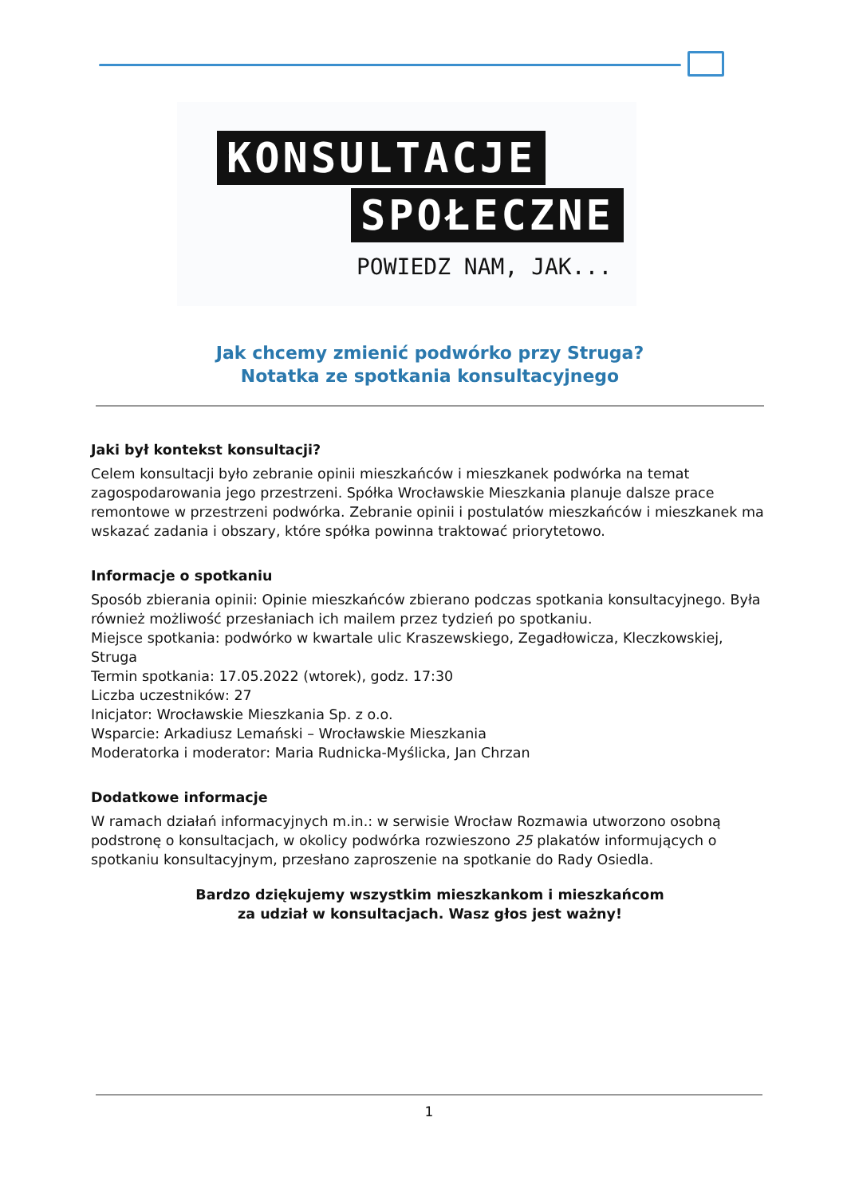KONSULTACJE
SPOŁECZNE
POWIEDZ NAM, JAK...
Jak chcemy zmienić podwórko przy Struga?
Notatka ze spotkania konsultacyjnego
Jaki był kontekst konsultacji?
Celem konsultacji było zebranie opinii mieszkańców i mieszkanek podwórka na temat zagospodarowania jego przestrzeni. Spółka Wrocławskie Mieszkania planuje dalsze prace remontowe w przestrzeni podwórka. Zebranie opinii i postulatów mieszkańców i mieszkanek ma wskazać zadania i obszary, które spółka powinna traktować priorytetowo.
Informacje o spotkaniu
Sposób zbierania opinii: Opinie mieszkańców zbierano podczas spotkania konsultacyjnego. Była również możliwość przesłaniach ich mailem przez tydzień po spotkaniu.
Miejsce spotkania: podwórko w kwartale ulic Kraszewskiego, Zegadłowicza, Kleczkowskiej, Struga
Termin spotkania: 17.05.2022 (wtorek), godz. 17:30
Liczba uczestników: 27
Inicjator: Wrocławskie Mieszkania Sp. z o.o.
Wsparcie: Arkadiusz Lemański – Wrocławskie Mieszkania
Moderatorka i moderator: Maria Rudnicka-Myślicka, Jan Chrzan
Dodatkowe informacje
W ramach działań informacyjnych m.in.: w serwisie Wrocław Rozmawia utworzono osobną podstronę o konsultacjach, w okolicy podwórka rozwieszono 25 plakatów informujących o spotkaniu konsultacyjnym, przesłano zaproszenie na spotkanie do Rady Osiedla.
Bardzo dziękujemy wszystkim mieszkankom i mieszkańcom
za udział w konsultacjach. Wasz głos jest ważny!
1